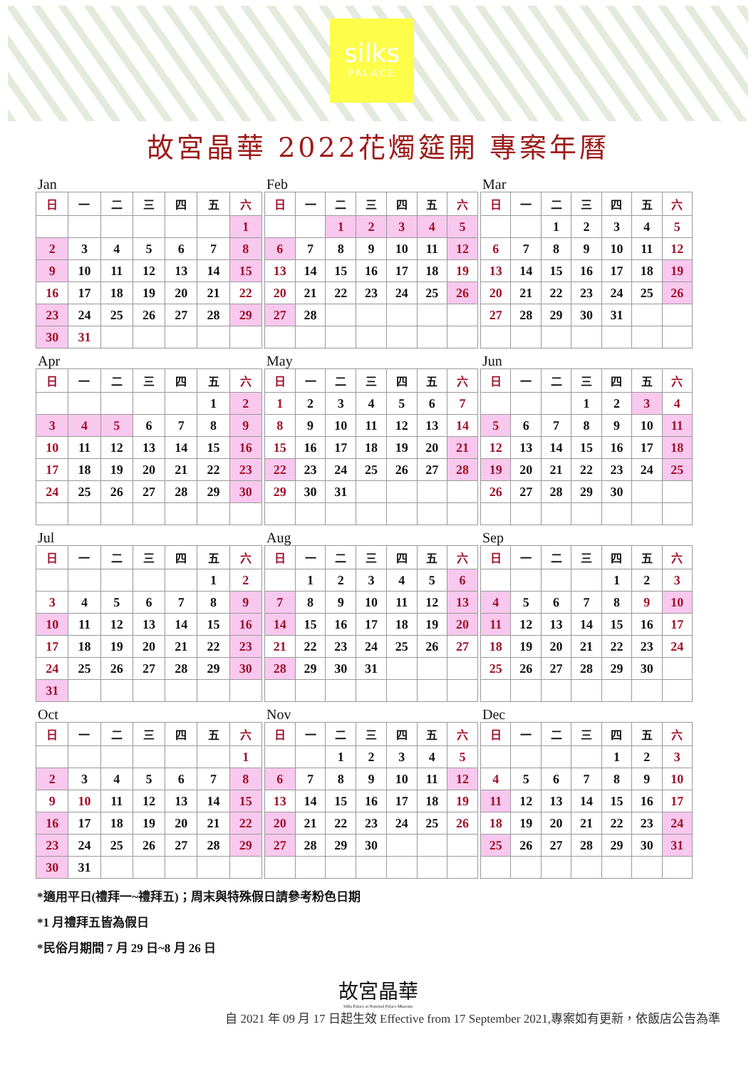silks
PALACE
故宮晶華 2022花燭筵開 專案年曆
Jan
| 日 | 一 | 二 | 三 | 四 | 五 | 六 |
| --- | --- | --- | --- | --- | --- | --- |
| | | | | | | 1 |
| 2 | 3 | 4 | 5 | 6 | 7 | 8 |
| 9 | 10 | 11 | 12 | 13 | 14 | 15 |
| 16 | 17 | 18 | 19 | 20 | 21 | 22 |
| 23 | 24 | 25 | 26 | 27 | 28 | 29 |
| 30 | 31 | | | | | |
Feb
| 日 | 一 | 二 | 三 | 四 | 五 | 六 |
| --- | --- | --- | --- | --- | --- | --- |
| | | 1 | 2 | 3 | 4 | 5 |
| 6 | 7 | 8 | 9 | 10 | 11 | 12 |
| 13 | 14 | 15 | 16 | 17 | 18 | 19 |
| 20 | 21 | 22 | 23 | 24 | 25 | 26 |
| 27 | 28 | | | | | |
Mar
| 日 | 一 | 二 | 三 | 四 | 五 | 六 |
| --- | --- | --- | --- | --- | --- | --- |
| | | 1 | 2 | 3 | 4 | 5 |
| 6 | 7 | 8 | 9 | 10 | 11 | 12 |
| 13 | 14 | 15 | 16 | 17 | 18 | 19 |
| 20 | 21 | 22 | 23 | 24 | 25 | 26 |
| 27 | 28 | 29 | 30 | 31 | | |
Apr
| 日 | 一 | 二 | 三 | 四 | 五 | 六 |
| --- | --- | --- | --- | --- | --- | --- |
| | | | | | 1 | 2 |
| 3 | 4 | 5 | 6 | 7 | 8 | 9 |
| 10 | 11 | 12 | 13 | 14 | 15 | 16 |
| 17 | 18 | 19 | 20 | 21 | 22 | 23 |
| 24 | 25 | 26 | 27 | 28 | 29 | 30 |
May
| 日 | 一 | 二 | 三 | 四 | 五 | 六 |
| --- | --- | --- | --- | --- | --- | --- |
| 1 | 2 | 3 | 4 | 5 | 6 | 7 |
| 8 | 9 | 10 | 11 | 12 | 13 | 14 |
| 15 | 16 | 17 | 18 | 19 | 20 | 21 |
| 22 | 23 | 24 | 25 | 26 | 27 | 28 |
| 29 | 30 | 31 | | | | |
Jun
| 日 | 一 | 二 | 三 | 四 | 五 | 六 |
| --- | --- | --- | --- | --- | --- | --- |
| | | | 1 | 2 | 3 | 4 |
| 5 | 6 | 7 | 8 | 9 | 10 | 11 |
| 12 | 13 | 14 | 15 | 16 | 17 | 18 |
| 19 | 20 | 21 | 22 | 23 | 24 | 25 |
| 26 | 27 | 28 | 29 | 30 | | |
Jul
| 日 | 一 | 二 | 三 | 四 | 五 | 六 |
| --- | --- | --- | --- | --- | --- | --- |
| | | | | | 1 | 2 |
| 3 | 4 | 5 | 6 | 7 | 8 | 9 |
| 10 | 11 | 12 | 13 | 14 | 15 | 16 |
| 17 | 18 | 19 | 20 | 21 | 22 | 23 |
| 24 | 25 | 26 | 27 | 28 | 29 | 30 |
| 31 | | | | | | |
Aug
| 日 | 一 | 二 | 三 | 四 | 五 | 六 |
| --- | --- | --- | --- | --- | --- | --- |
| | 1 | 2 | 3 | 4 | 5 | 6 |
| 7 | 8 | 9 | 10 | 11 | 12 | 13 |
| 14 | 15 | 16 | 17 | 18 | 19 | 20 |
| 21 | 22 | 23 | 24 | 25 | 26 | 27 |
| 28 | 29 | 30 | 31 | | | |
Sep
| 日 | 一 | 二 | 三 | 四 | 五 | 六 |
| --- | --- | --- | --- | --- | --- | --- |
| | | | | 1 | 2 | 3 |
| 4 | 5 | 6 | 7 | 8 | 9 | 10 |
| 11 | 12 | 13 | 14 | 15 | 16 | 17 |
| 18 | 19 | 20 | 21 | 22 | 23 | 24 |
| 25 | 26 | 27 | 28 | 29 | 30 | |
Oct
| 日 | 一 | 二 | 三 | 四 | 五 | 六 |
| --- | --- | --- | --- | --- | --- | --- |
| | | | | | | 1 |
| 2 | 3 | 4 | 5 | 6 | 7 | 8 |
| 9 | 10 | 11 | 12 | 13 | 14 | 15 |
| 16 | 17 | 18 | 19 | 20 | 21 | 22 |
| 23 | 24 | 25 | 26 | 27 | 28 | 29 |
| 30 | 31 | | | | | |
Nov
| 日 | 一 | 二 | 三 | 四 | 五 | 六 |
| --- | --- | --- | --- | --- | --- | --- |
| | | 1 | 2 | 3 | 4 | 5 |
| 6 | 7 | 8 | 9 | 10 | 11 | 12 |
| 13 | 14 | 15 | 16 | 17 | 18 | 19 |
| 20 | 21 | 22 | 23 | 24 | 25 | 26 |
| 27 | 28 | 29 | 30 | | | |
Dec
| 日 | 一 | 二 | 三 | 四 | 五 | 六 |
| --- | --- | --- | --- | --- | --- | --- |
| | | | | 1 | 2 | 3 |
| 4 | 5 | 6 | 7 | 8 | 9 | 10 |
| 11 | 12 | 13 | 14 | 15 | 16 | 17 |
| 18 | 19 | 20 | 21 | 22 | 23 | 24 |
| 25 | 26 | 27 | 28 | 29 | 30 | 31 |
*適用平日(禮拜一~禮拜五)；周末與特殊假日請參考粉色日期
*1 月禮拜五皆為假日
*民俗月期間 7 月 29 日~8 月 26 日
故宮晶華
Silks Palace at National Palace Museum
自 2021 年 09 月 17 日起生效 Effective from 17 September 2021,專案如有更新，依飯店公告為準